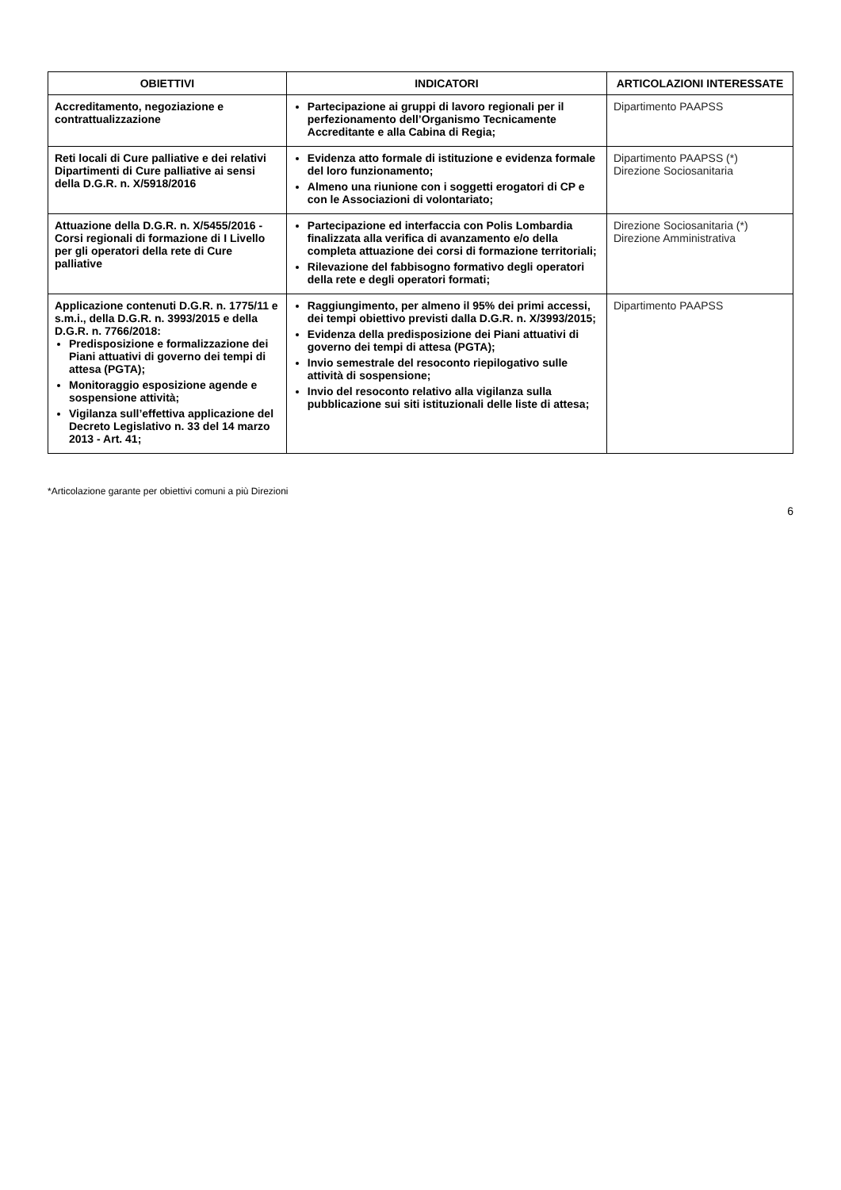| OBIETTIVI | INDICATORI | ARTICOLAZIONI INTERESSATE |
| --- | --- | --- |
| Accreditamento, negoziazione e contrattualizzazione | Partecipazione ai gruppi di lavoro regionali per il perfezionamento dell’Organismo Tecnicamente Accreditante e alla Cabina di Regia; | Dipartimento PAAPSS |
| Reti locali di Cure palliative e dei relativi Dipartimenti di Cure palliative ai sensi della D.G.R. n. X/5918/2016 | Evidenza atto formale di istituzione e evidenza formale del loro funzionamento; Almeno una riunione con i soggetti erogatori di CP e con le Associazioni di volontariato; | Dipartimento PAAPSS (*) Direzione Sociosanitaria |
| Attuazione della D.G.R. n. X/5455/2016 - Corsi regionali di formazione di I Livello per gli operatori della rete di Cure palliative | Partecipazione ed interfaccia con Polis Lombardia finalizzata alla verifica di avanzamento e/o della completa attuazione dei corsi di formazione territoriali; Rilevazione del fabbisogno formativo degli operatori della rete e degli operatori formati; | Direzione Sociosanitaria (*) Direzione Amministrativa |
| Applicazione contenuti D.G.R. n. 1775/11 e s.m.i., della D.G.R. n. 3993/2015 e della D.G.R. n. 7766/2018: Predisposizione e formalizzazione dei Piani attuativi di governo dei tempi di attesa (PGTA); Monitoraggio esposizione agende e sospensione attività; Vigilanza sull’effettiva applicazione del Decreto Legislativo n. 33 del 14 marzo 2013 - Art. 41; | Raggiungimento, per almeno il 95% dei primi accessi, dei tempi obiettivo previsti dalla D.G.R. n. X/3993/2015; Evidenza della predisposizione dei Piani attuativi di governo dei tempi di attesa (PGTA); Invio semestrale del resoconto riepilogativo sulle attività di sospensione; Invio del resoconto relativo alla vigilanza sulla pubblicazione sui siti istituzionali delle liste di attesa; | Dipartimento PAAPSS |
*Articolazione garante per obiettivi comuni a più Direzioni
6